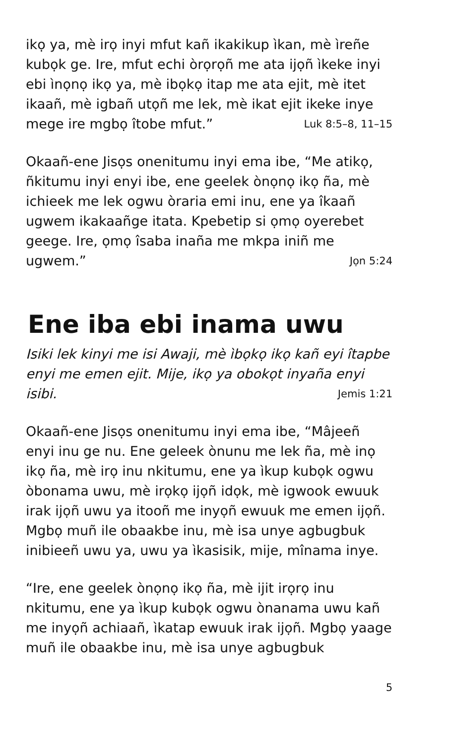ikọ ya, mè irọ inyi mfut kañ ikakikup ìkan, mè ìreñe kubọk ge. Ire, mfut echi òrọrọñ me ata ijọñ ìkeke inyi ebi ìnọnọ ikọ ya, mè ibọkọ itap me ata ejit, mè itet ikaañ, mè igbañ utọñ me lek, mè ikat ejit ikeke inye mege ire mgbọ îtobe mfut.” Luk 8:5–8, 11–15
Okaañ-ene Jisọs onenitumu inyi ema ibe, “Me atikọ, ñkitumu inyi enyi ibe, ene geelek ònọnọ ikọ ña, mè ichieek me lek ogwu òraria emi inu, ene ya îkaañ ugwem ikakaañge itata. Kpebetip si ọmọ oyerebet geege. Ire, ọmọ îsaba inaña me mkpa iniñ me ugwem.” Jọn 5:24
Ene iba ebi inama uwu
Isiki lek kinyi me isi Awaji, mè ìbọkọ ikọ kañ eyi îtapbe enyi me emen ejit. Mije, ikọ ya obokọt inyaña enyi isibi. Jemis 1:21
Okaañ-ene Jisọs onenitumu inyi ema ibe, “Mâjeeñ enyi inu ge nu. Ene geleek ònunu me lek ña, mè inọ ikọ ña, mè irọ inu nkitumu, ene ya ìkup kubọk ogwu òbonama uwu, mè irọkọ ijọñ idọk, mè igwook ewuuk irak ijọñ uwu ya itooñ me inyọñ ewuuk me emen ijọñ. Mgbọ muñ ile obaakbe inu, mè isa unye agbugbuk inibieeñ uwu ya, uwu ya ìkasisik, mije, mînama inye.
“Ire, ene geelek ònọnọ ikọ ña, mè ijit irọrọ inu nkitumu, ene ya ìkup kubọk ogwu ònanama uwu kañ me inyọñ achiaañ, ìkatap ewuuk irak ijọñ. Mgbọ yaage muñ ile obaakbe inu, mè isa unye agbugbuk
5